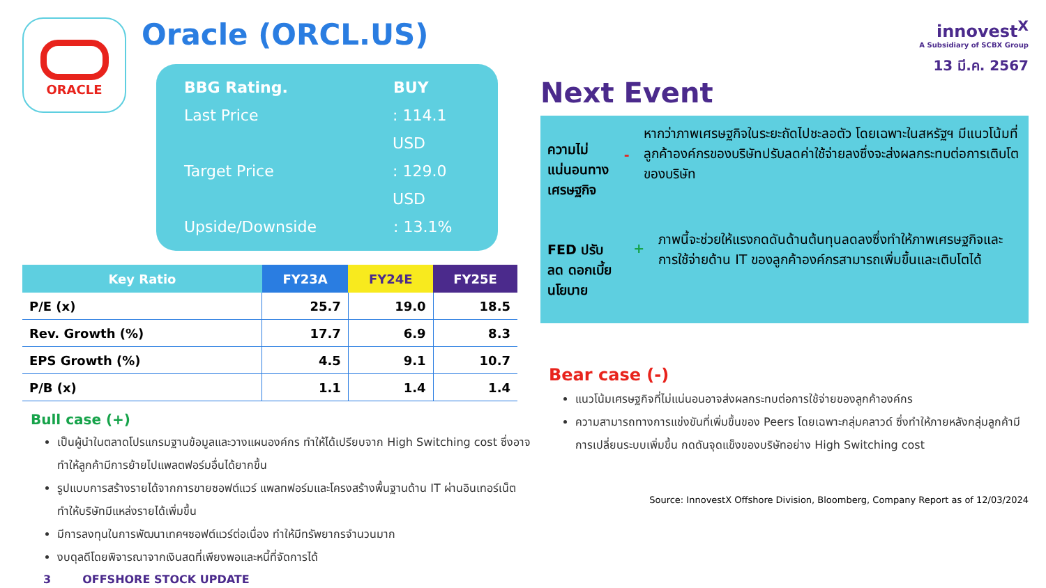ORACLE
Oracle (ORCL.US)
BBG Rating. BUY
Last Price: 114.1 USD
Target Price: 129.0 USD
Upside/Downside: 13.1%
| Key Ratio | FY23A | FY24E | FY25E |
| --- | --- | --- | --- |
| P/E (x) | 25.7 | 19.0 | 18.5 |
| Rev. Growth (%) | 17.7 | 6.9 | 8.3 |
| EPS Growth (%) | 4.5 | 9.1 | 10.7 |
| P/B (x) | 1.1 | 1.4 | 1.4 |
Bull case (+)
เป็นผู้นำในตลาดโปรแกรมฐานข้อมูลและวางแผนองค์กร ทำให้ได้เปรียบจาก High Switching cost ซึ่งอาจทำให้ลูกค้ามีการย้ายไปแพลตฟอร์มอื่นได้ยากขึ้น
รูปแบบการสร้างรายได้จากการขายซอฟต์แวร์ แพลทฟอร์มและโครงสร้างพื้นฐานด้าน IT ผ่านอินเทอร์เน็ต ทำให้บริษัทมีแหล่งรายได้เพิ่มขึ้น
มีการลงทุนในการพัฒนาเทคฯซอฟต์แวร์ต่อเนื่อง ทำให้มีทรัพยากรจำนวนมาก
งบดุลดีโดยพิจารณาจากเงินสดที่เพียงพอและหนี้ที่จัดการได้
3 OFFSHORE STOCK UPDATE
innovest<sup>X</sup>
A Subsidiary of SCBX Group
13 มี.ค. 2567
Next Event
ความไม่แน่นอนทาง เศรษฐกิจ
-
หากว่าภาพเศรษฐกิจในระยะถัดไปชะลอตัว โดยเฉพาะในสหรัฐฯ มีแนวโน้มที่ลูกค้าองค์กรของบริษัทปรับลดค่าใช้จ่ายลงซึ่งจะส่งผลกระทบต่อการเติบโตของบริษัท
FED ปรับลด ดอกเบี้ยนโยบาย
+
ภาพนี้จะช่วยให้แรงกดดันด้านต้นทุนลดลงซึ่งทำให้ภาพเศรษฐกิจและการใช้จ่ายด้าน IT ของลูกค้าองค์กรสามารถเพิ่มขึ้นและเติบโตได้
Bear case (-)
แนวโน้มเศรษฐกิจที่ไม่แน่นอนอาจส่งผลกระทบต่อการใช้จ่ายของลูกค้าองค์กร
ความสามารถทางการแข่งขันที่เพิ่มขึ้นของ Peers โดยเฉพาะกลุ่มคลาวด์ ซึ่งทำให้ภายหลังกลุ่มลูกค้ามีการเปลี่ยนระบบเพิ่มขึ้น กดดันจุดแข็งของบริษัทอย่าง High Switching cost
Source: InnovestX Offshore Division, Bloomberg, Company Report as of 12/03/2024